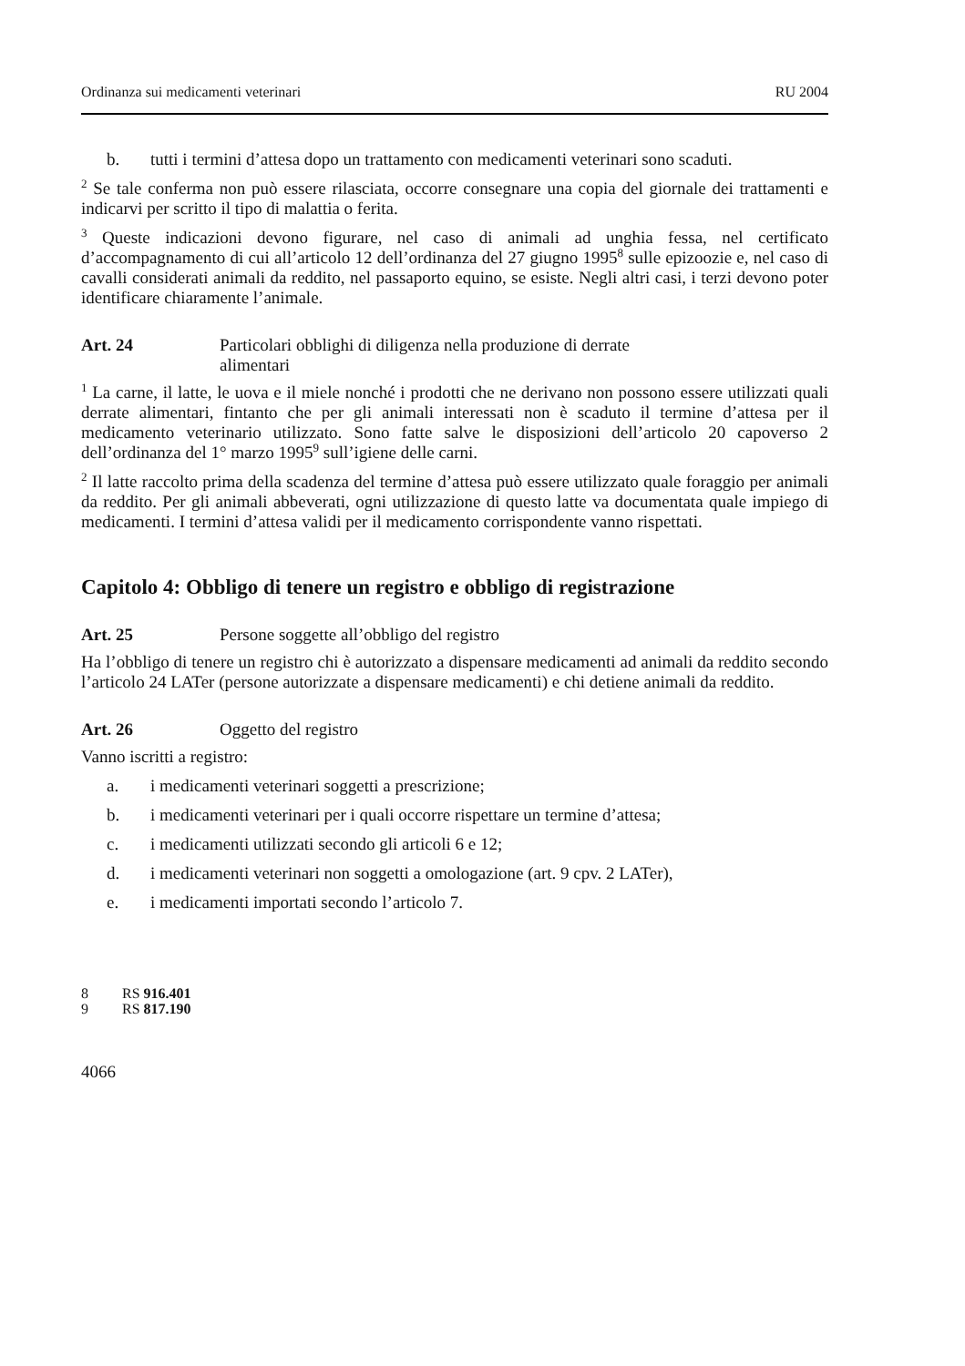Ordinanza sui medicamenti veterinari RU 2004
b. tutti i termini d’attesa dopo un trattamento con medicamenti veterinari sono scaduti.
<sup>2</sup> Se tale conferma non può essere rilasciata, occorre consegnare una copia del giornale dei trattamenti e indicarvi per scritto il tipo di malattia o ferita.
<sup>3</sup> Queste indicazioni devono figurare, nel caso di animali ad unghia fessa, nel certificato d’accompagnamento di cui all’articolo 12 dell’ordinanza del 27 giugno 1995<sup>8</sup> sulle epizoozie e, nel caso di cavalli considerati animali da reddito, nel passaporto equino, se esiste. Negli altri casi, i terzi devono poter identificare chiaramente l’animale.
Art. 24 Particolari obblighi di diligenza nella produzione di derrate
alimentari
<sup>1</sup> La carne, il latte, le uova e il miele nonché i prodotti che ne derivano non possono essere utilizzati quali derrate alimentari, fintanto che per gli animali interessati non è scaduto il termine d’attesa per il medicamento veterinario utilizzato. Sono fatte salve le disposizioni dell’articolo 20 capoverso 2 dell’ordinanza del 1° marzo 1995<sup>9</sup> sull’igiene delle carni.
<sup>2</sup> Il latte raccolto prima della scadenza del termine d’attesa può essere utilizzato quale foraggio per animali da reddito. Per gli animali abbeverati, ogni utilizzazione di questo latte va documentata quale impiego di medicamenti. I termini d’attesa validi per il medicamento corrispondente vanno rispettati.
Capitolo 4: Obbligo di tenere un registro e obbligo di registrazione
Art. 25 Persone soggette all’obbligo del registro
Ha l’obbligo di tenere un registro chi è autorizzato a dispensare medicamenti ad animali da reddito secondo l’articolo 24 LATer (persone autorizzate a dispensare medicamenti) e chi detiene animali da reddito.
Art. 26 Oggetto del registro
Vanno iscritti a registro:
a. i medicamenti veterinari soggetti a prescrizione;
b. i medicamenti veterinari per i quali occorre rispettare un termine d’attesa;
c. i medicamenti utilizzati secondo gli articoli 6 e 12;
d. i medicamenti veterinari non soggetti a omologazione (art. 9 cpv. 2 LATer),
e. i medicamenti importati secondo l’articolo 7.
8 RS 916.401
9 RS 817.190
4066